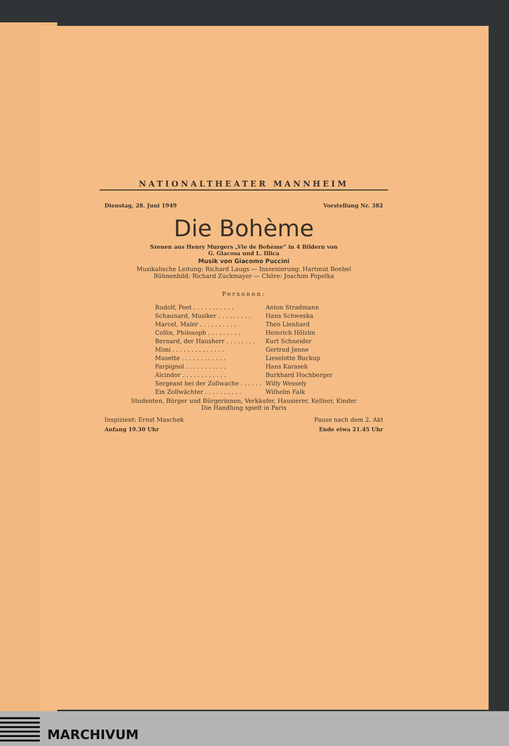NATIONALTHEATER MANNHEIM
Dienstag, 28. Juni 1949 Vorstellung Nr. 382
Die Bohème
Szenen aus Henry Murgers „Vie de Bohème“ in 4 Bildern von
G. Giacosa und L. Illica
Musik von Giacomo Puccini
Musikalische Leitung: Richard Laugs — Inszenierung: Hartmut Boebel
Bühnenbild: Richard Zuckmayer — Chöre: Joachim Popelka
Personen:
| Rudolf, Poet . . . . . . . . . . . | Anton Stradmann |
| Schaunard, Musiker . . . . . . . . . | Hans Schweska |
| Marcel, Maler . . . . . . . . . . | Theo Lienhard |
| Collin, Philosoph . . . . . . . . . | Heinrich Hölzlin |
| Bernard, der Hausherr . . . . . . . . | Kurt Schneider |
| Mimi . . . . . . . . . . . . . . | Gertrud Jenne |
| Musette . . . . . . . . . . . . | Lieselotte Buckup |
| Parpignol . . . . . . . . . . . | Hans Karasek |
| Alcindor . . . . . . . . . . . . | Burkhard Hochberger |
| Sergeant bei der Zollwache . . . . . . | Willy Wessely |
| Ein Zollwächter . . . . . . . . . . | Wilhelm Falk |
Studenten, Bürger und Bürgerinnen, Verkäufer, Hausierer, Kellner, Kinder
Die Handlung spielt in Paris
Inspizient: Ernst Maschek Pause nach dem 2. Akt
Anfang 19.30 Uhr Ende etwa 21.45 Uhr
MARCHIVUM